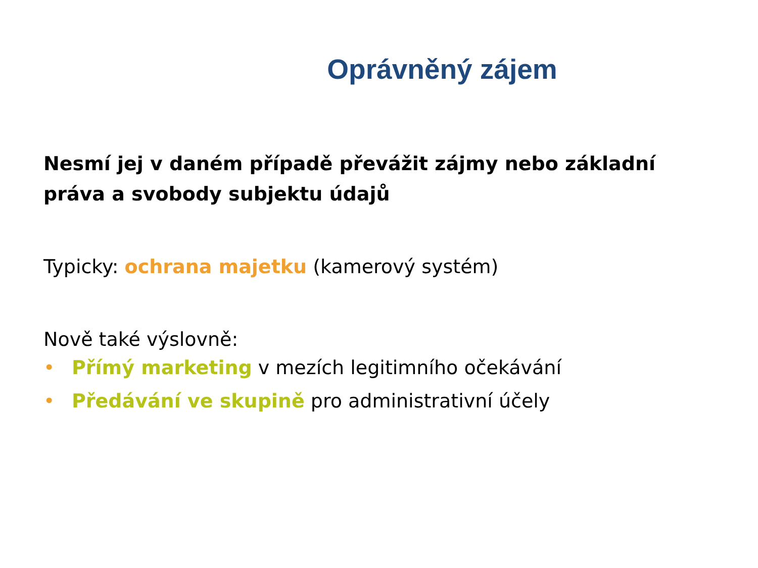Oprávněný zájem
Nesmí jej v daném případě převážit zájmy nebo základní
práva a svobody subjektu údajů
Typicky: ochrana majetku (kamerový systém)
Nově také výslovně:
• Přímý marketing v mezích legitimního očekávání
• Předávání ve skupině pro administrativní účely